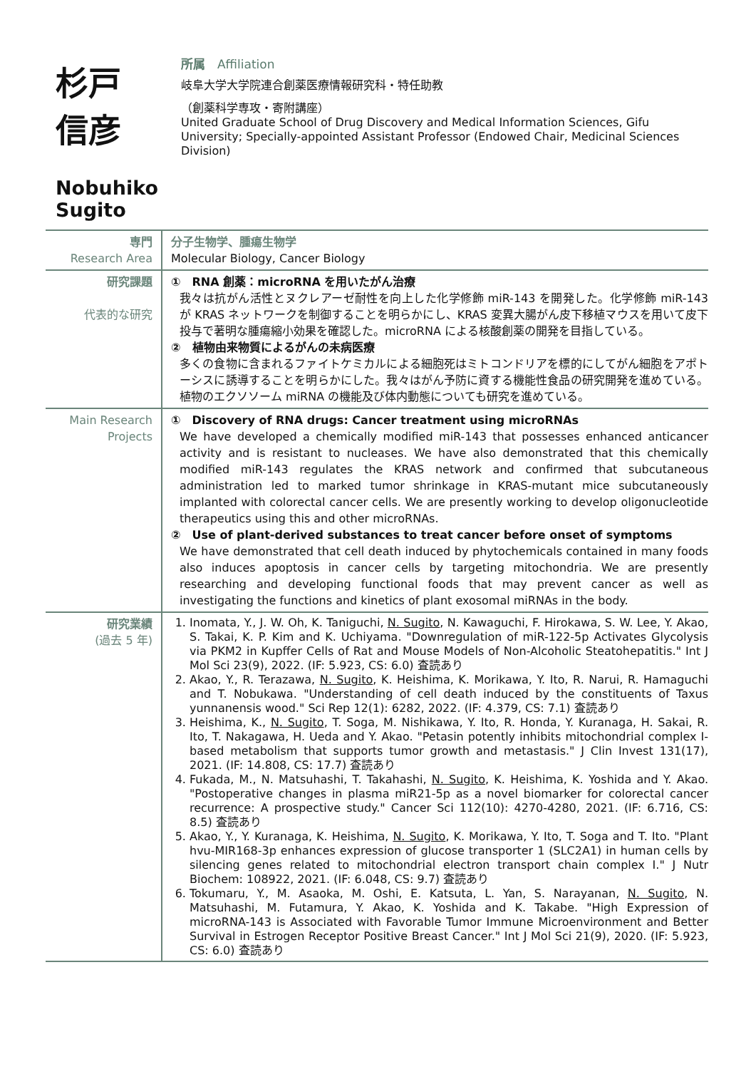杉戸　信彦
Nobuhiko Sugito
所属　Affiliation
岐阜大学大学院連合創薬医療情報研究科・特任助教
（創薬科学専攻・寄附講座）
United Graduate School of Drug Discovery and Medical Information Sciences, Gifu University; Specially-appointed Assistant Professor (Endowed Chair, Medicinal Sciences Division)
| 専門 Research Area | 分子生物学、腫瘍生物学 Molecular Biology, Cancer Biology |
| 研究課題 代表的な研究 | ① RNA 創薬：microRNA を用いたがん治療 我々は抗がん活性とヌクレアーゼ耐性を向上した化学修飾 miR-143 を開発した。化学修飾 miR-143 が KRAS ネットワークを制御することを明らかにし、KRAS 変異大腸がん皮下移植マウスを用いて皮下投与で著明な腫瘍縮小効果を確認した。microRNA による核酸創薬の開発を目指している。 ② 植物由来物質によるがんの未病医療 多くの食物に含まれるファイトケミカルによる細胞死はミトコンドリアを標的にしてがん細胞をアポトーシスに誘導することを明らかにした。我々はがん予防に資する機能性食品の研究開発を進めている。植物のエクソソーム miRNA の機能及び体内動態についても研究を進めている。 |
| Main Research Projects | ① Discovery of RNA drugs: Cancer treatment using microRNAs We have developed a chemically modified miR-143 that possesses enhanced anticancer activity and is resistant to nucleases. We have also demonstrated that this chemically modified miR-143 regulates the KRAS network and confirmed that subcutaneous administration led to marked tumor shrinkage in KRAS-mutant mice subcutaneously implanted with colorectal cancer cells. We are presently working to develop oligonucleotide therapeutics using this and other microRNAs. ② Use of plant-derived substances to treat cancer before onset of symptoms We have demonstrated that cell death induced by phytochemicals contained in many foods also induces apoptosis in cancer cells by targeting mitochondria. We are presently researching and developing functional foods that may prevent cancer as well as investigating the functions and kinetics of plant exosomal miRNAs in the body. |
| 研究業績 (過去 5 年) | 1. Inomata, Y., J. W. Oh, K. Taniguchi, N. Sugito , N. Kawaguchi, F. Hirokawa, S. W. Lee, Y. Akao, S. Takai, K. P. Kim and K. Uchiyama. "Downregulation of miR-122-5p Activates Glycolysis via PKM2 in Kupffer Cells of Rat and Mouse Models of Non-Alcoholic Steatohepatitis." Int J Mol Sci 23(9), 2022. (IF: 5.923, CS: 6.0) 査読あり 2. Akao, Y., R. Terazawa, N. Sugito , K. Heishima, K. Morikawa, Y. Ito, R. Narui, R. Hamaguchi and T. Nobukawa. "Understanding of cell death induced by the constituents of Taxus yunnanensis wood." Sci Rep 12(1): 6282, 2022. (IF: 4.379, CS: 7.1) 査読あり 3. Heishima, K., N. Sugito , T. Soga, M. Nishikawa, Y. Ito, R. Honda, Y. Kuranaga, H. Sakai, R. Ito, T. Nakagawa, H. Ueda and Y. Akao. "Petasin potently inhibits mitochondrial complex I-based metabolism that supports tumor growth and metastasis." J Clin Invest 131(17), 2021. (IF: 14.808, CS: 17.7) 査読あり 4. Fukada, M., N. Matsuhashi, T. Takahashi, N. Sugito , K. Heishima, K. Yoshida and Y. Akao. "Postoperative changes in plasma miR21-5p as a novel biomarker for colorectal cancer recurrence: A prospective study." Cancer Sci 112(10): 4270-4280, 2021. (IF: 6.716, CS: 8.5) 査読あり 5. Akao, Y., Y. Kuranaga, K. Heishima, N. Sugito , K. Morikawa, Y. Ito, T. Soga and T. Ito. "Plant hvu-MIR168-3p enhances expression of glucose transporter 1 (SLC2A1) in human cells by silencing genes related to mitochondrial electron transport chain complex I." J Nutr Biochem: 108922, 2021. (IF: 6.048, CS: 9.7) 査読あり 6. Tokumaru, Y., M. Asaoka, M. Oshi, E. Katsuta, L. Yan, S. Narayanan, N. Sugito , N. Matsuhashi, M. Futamura, Y. Akao, K. Yoshida and K. Takabe. "High Expression of microRNA-143 is Associated with Favorable Tumor Immune Microenvironment and Better Survival in Estrogen Receptor Positive Breast Cancer." Int J Mol Sci 21(9), 2020. (IF: 5.923, CS: 6.0) 査読あり |